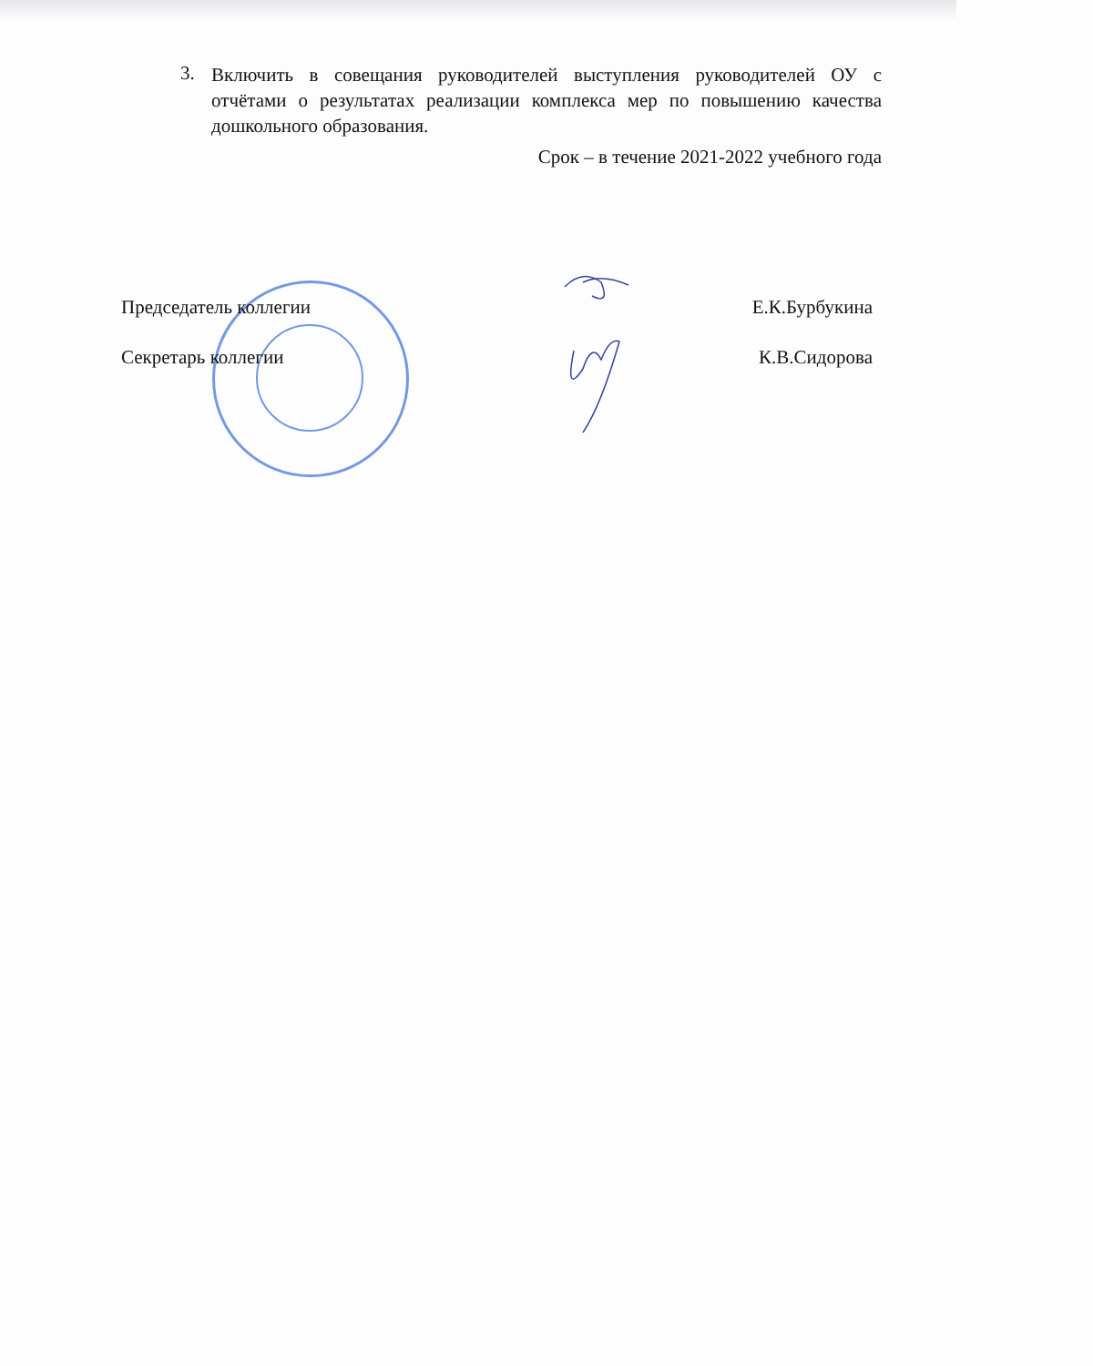3.
Включить в совещания руководителей выступления руководителей ОУ с отчётами о результатах реализации комплекса мер по повышению качества дошкольного образования.
Срок – в течение 2021-2022 учебного года
Председатель коллегии Е.К.Бурбукина
Секретарь коллегии К.В.Сидорова